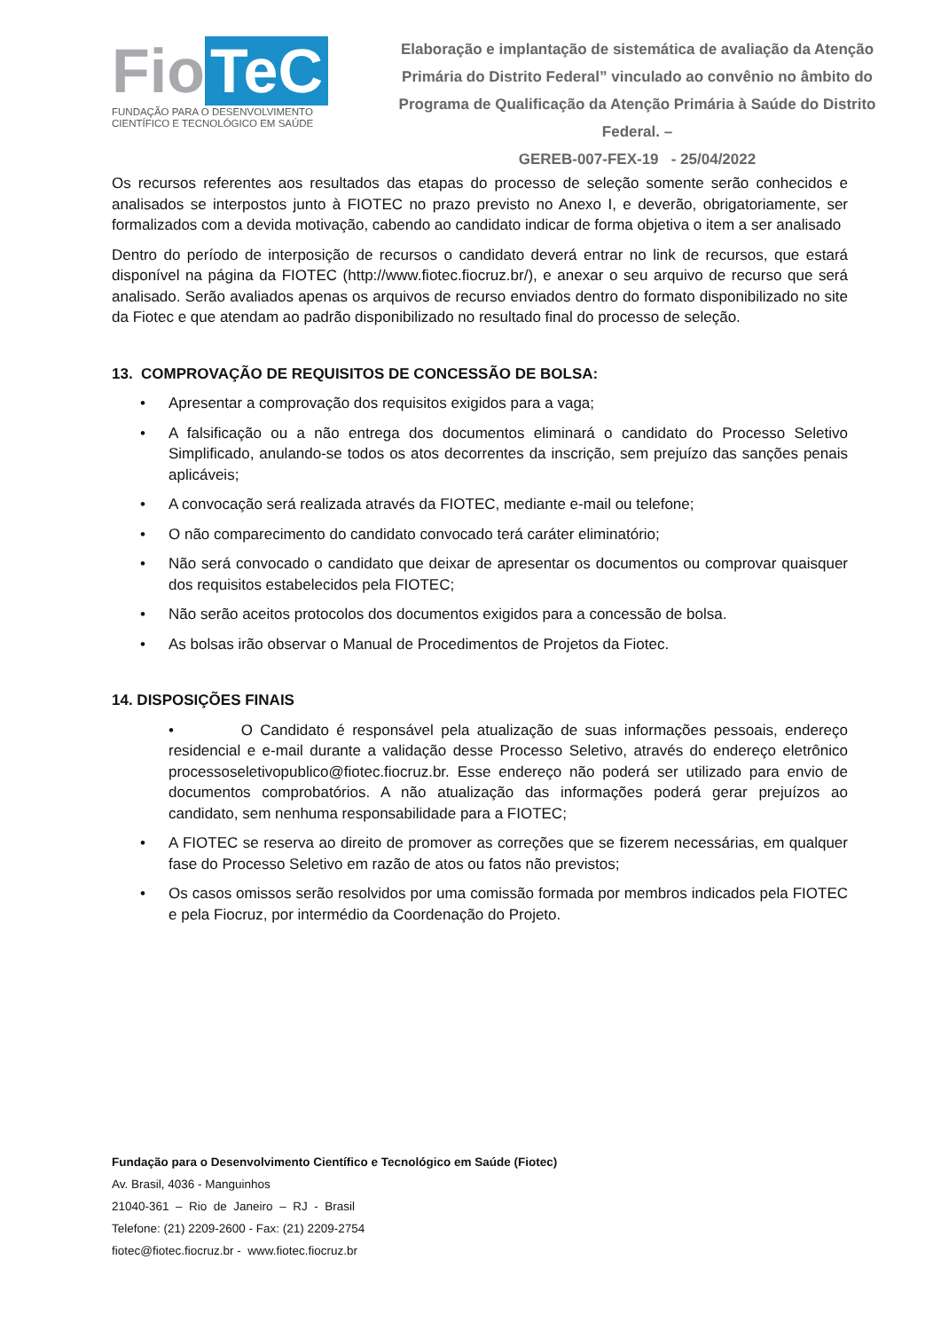Fio TeC
FUNDAÇÃO PARA O DESENVOLVIMENTO
CIENTÍFICO E TECNOLÓGICO EM SAÚDE
Elaboração e implantação de sistemática de avaliação da Atenção Primária do Distrito Federal” vinculado ao convênio no âmbito do Programa de Qualificação da Atenção Primária à Saúde do Distrito Federal. –
GEREB-007-FEX-19 - 25/04/2022
Os recursos referentes aos resultados das etapas do processo de seleção somente serão conhecidos e analisados se interpostos junto à FIOTEC no prazo previsto no Anexo I, e deverão, obrigatoriamente, ser formalizados com a devida motivação, cabendo ao candidato indicar de forma objetiva o item a ser analisado
Dentro do período de interposição de recursos o candidato deverá entrar no link de recursos, que estará disponível na página da FIOTEC (http://www.fiotec.fiocruz.br/), e anexar o seu arquivo de recurso que será analisado. Serão avaliados apenas os arquivos de recurso enviados dentro do formato disponibilizado no site da Fiotec e que atendam ao padrão disponibilizado no resultado final do processo de seleção.
13. COMPROVAÇÃO DE REQUISITOS DE CONCESSÃO DE BOLSA:
• Apresentar a comprovação dos requisitos exigidos para a vaga;
• A falsificação ou a não entrega dos documentos eliminará o candidato do Processo Seletivo Simplificado, anulando-se todos os atos decorrentes da inscrição, sem prejuízo das sanções penais aplicáveis;
• A convocação será realizada através da FIOTEC, mediante e-mail ou telefone;
• O não comparecimento do candidato convocado terá caráter eliminatório;
• Não será convocado o candidato que deixar de apresentar os documentos ou comprovar quaisquer dos requisitos estabelecidos pela FIOTEC;
• Não serão aceitos protocolos dos documentos exigidos para a concessão de bolsa.
• As bolsas irão observar o Manual de Procedimentos de Projetos da Fiotec.
14. DISPOSIÇÕES FINAIS
• O Candidato é responsável pela atualização de suas informações pessoais, endereço residencial e e-mail durante a validação desse Processo Seletivo, através do endereço eletrônico processoseletivopublico@fiotec.fiocruz.br. Esse endereço não poderá ser utilizado para envio de documentos comprobatórios. A não atualização das informações poderá gerar prejuízos ao candidato, sem nenhuma responsabilidade para a FIOTEC;
• A FIOTEC se reserva ao direito de promover as correções que se fizerem necessárias, em qualquer fase do Processo Seletivo em razão de atos ou fatos não previstos;
• Os casos omissos serão resolvidos por uma comissão formada por membros indicados pela FIOTEC e pela Fiocruz, por intermédio da Coordenação do Projeto.
Fundação para o Desenvolvimento Científico e Tecnológico em Saúde (Fiotec)
Av. Brasil, 4036 - Manguinhos
21040-361 – Rio de Janeiro – RJ - Brasil
Telefone: (21) 2209-2600 - Fax: (21) 2209-2754
fiotec@fiotec.fiocruz.br - www.fiotec.fiocruz.br